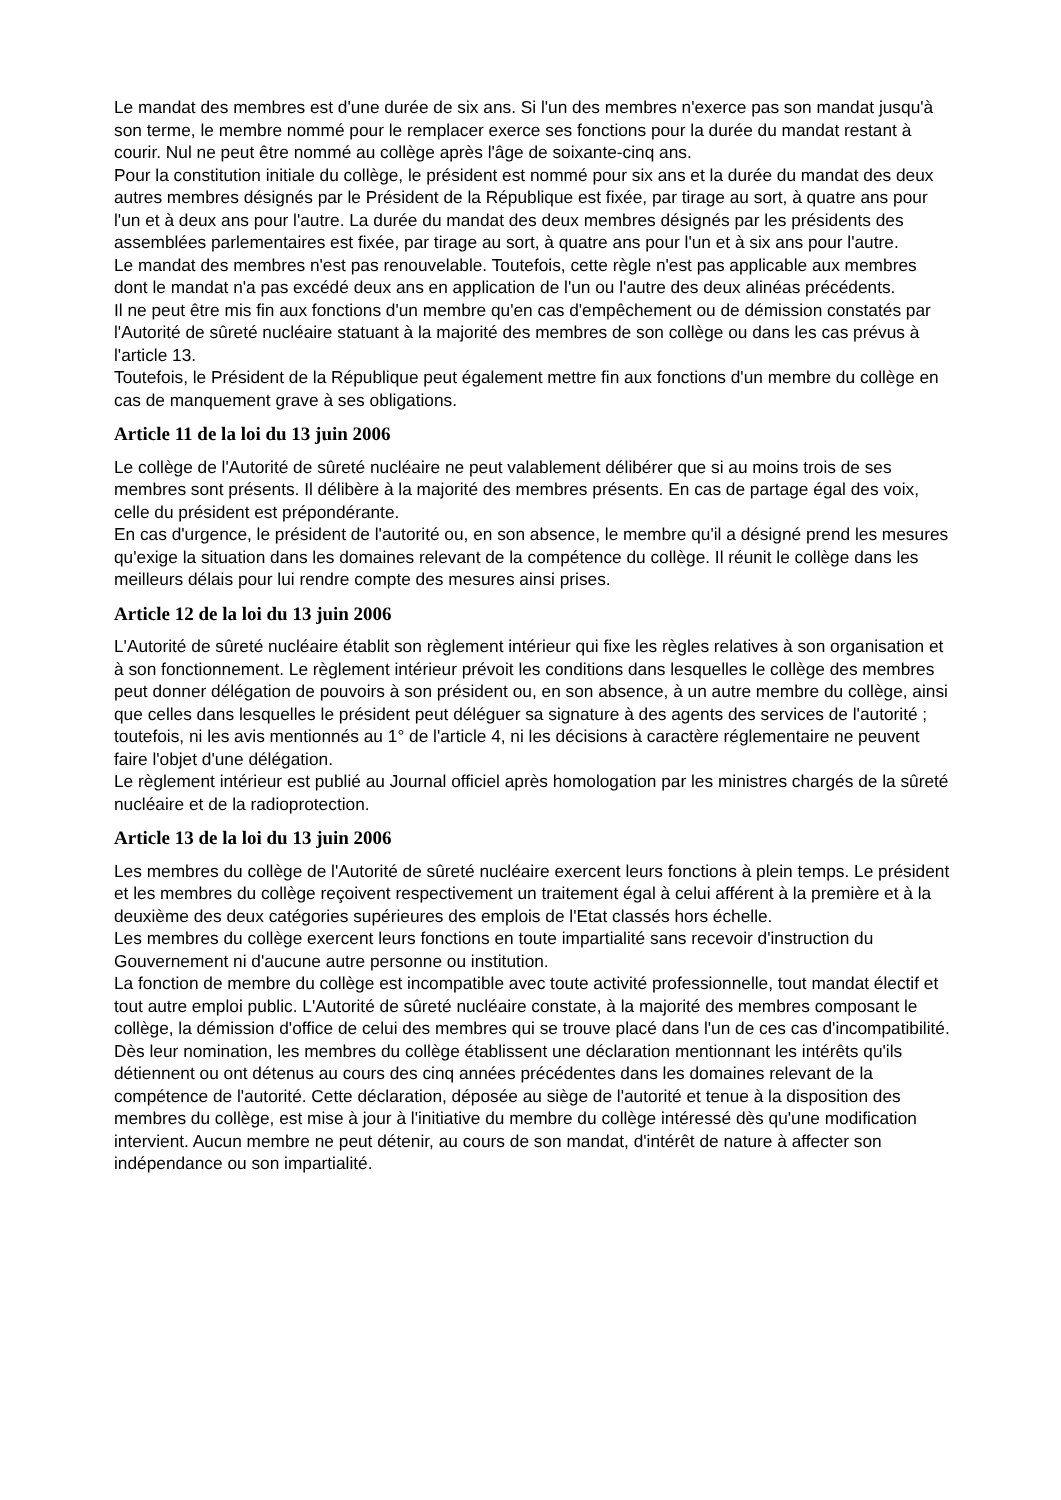Le mandat des membres est d'une durée de six ans. Si l'un des membres n'exerce pas son mandat jusqu'à son terme, le membre nommé pour le remplacer exerce ses fonctions pour la durée du mandat restant à courir. Nul ne peut être nommé au collège après l'âge de soixante-cinq ans.
Pour la constitution initiale du collège, le président est nommé pour six ans et la durée du mandat des deux autres membres désignés par le Président de la République est fixée, par tirage au sort, à quatre ans pour l'un et à deux ans pour l'autre. La durée du mandat des deux membres désignés par les présidents des assemblées parlementaires est fixée, par tirage au sort, à quatre ans pour l'un et à six ans pour l'autre.
Le mandat des membres n'est pas renouvelable. Toutefois, cette règle n'est pas applicable aux membres dont le mandat n'a pas excédé deux ans en application de l'un ou l'autre des deux alinéas précédents.
Il ne peut être mis fin aux fonctions d'un membre qu'en cas d'empêchement ou de démission constatés par l'Autorité de sûreté nucléaire statuant à la majorité des membres de son collège ou dans les cas prévus à l'article 13.
Toutefois, le Président de la République peut également mettre fin aux fonctions d'un membre du collège en cas de manquement grave à ses obligations.
Article 11 de la loi du 13 juin 2006
Le collège de l'Autorité de sûreté nucléaire ne peut valablement délibérer que si au moins trois de ses membres sont présents. Il délibère à la majorité des membres présents. En cas de partage égal des voix, celle du président est prépondérante.
En cas d'urgence, le président de l'autorité ou, en son absence, le membre qu'il a désigné prend les mesures qu'exige la situation dans les domaines relevant de la compétence du collège. Il réunit le collège dans les meilleurs délais pour lui rendre compte des mesures ainsi prises.
Article 12 de la loi du 13 juin 2006
L'Autorité de sûreté nucléaire établit son règlement intérieur qui fixe les règles relatives à son organisation et à son fonctionnement. Le règlement intérieur prévoit les conditions dans lesquelles le collège des membres peut donner délégation de pouvoirs à son président ou, en son absence, à un autre membre du collège, ainsi que celles dans lesquelles le président peut déléguer sa signature à des agents des services de l'autorité ; toutefois, ni les avis mentionnés au 1° de l'article 4, ni les décisions à caractère réglementaire ne peuvent faire l'objet d'une délégation.
Le règlement intérieur est publié au Journal officiel après homologation par les ministres chargés de la sûreté nucléaire et de la radioprotection.
Article 13 de la loi du 13 juin 2006
Les membres du collège de l'Autorité de sûreté nucléaire exercent leurs fonctions à plein temps. Le président et les membres du collège reçoivent respectivement un traitement égal à celui afférent à la première et à la deuxième des deux catégories supérieures des emplois de l'Etat classés hors échelle.
Les membres du collège exercent leurs fonctions en toute impartialité sans recevoir d'instruction du Gouvernement ni d'aucune autre personne ou institution.
La fonction de membre du collège est incompatible avec toute activité professionnelle, tout mandat électif et tout autre emploi public. L'Autorité de sûreté nucléaire constate, à la majorité des membres composant le collège, la démission d'office de celui des membres qui se trouve placé dans l'un de ces cas d'incompatibilité.
Dès leur nomination, les membres du collège établissent une déclaration mentionnant les intérêts qu'ils détiennent ou ont détenus au cours des cinq années précédentes dans les domaines relevant de la compétence de l'autorité. Cette déclaration, déposée au siège de l'autorité et tenue à la disposition des membres du collège, est mise à jour à l'initiative du membre du collège intéressé dès qu'une modification intervient. Aucun membre ne peut détenir, au cours de son mandat, d'intérêt de nature à affecter son indépendance ou son impartialité.